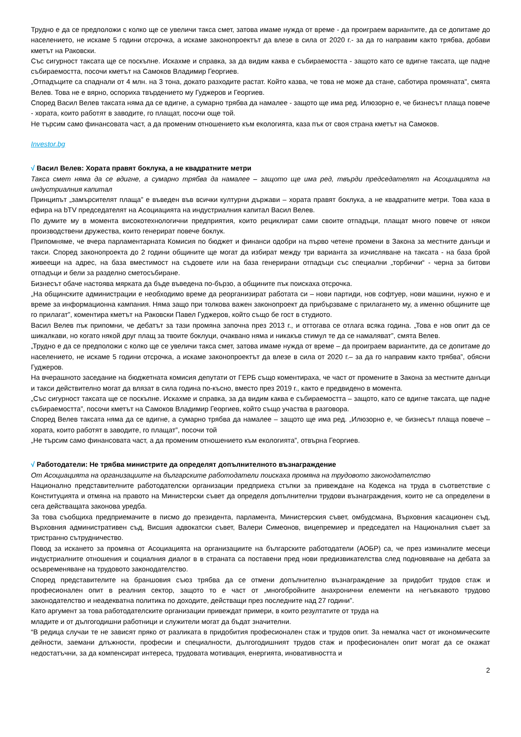Трудно е да се предположи с колко ще се увеличи такса смет, затова имаме нужда от време - да проиграем вариантите, да се допитаме до населението, не искаме 5 години отсрочка, а искаме законопроектът да влезе в сила от 2020 г.- за да го направим както трябва, добави кметът на Раковски.
Със сигурност таксата ще се поскъпне. Искахме и справка, за да видим каква е събираемостта - защото като се вдигне таксата, ще падне събираемостта, посочи кметът на Самоков Владимир Георгиев.
„Отпадъците са спаднали от 4 млн. на 3 тона, докато разходите растат. Който казва, че това не може да стане, саботира промяната", смята Велев. Това не е вярно, оспориха твърдението му Гуджеров и Георгиев.
Според Васил Велев таксата няма да се вдигне, а сумарно трябва да намалее - защото ще има ред. Илюзорно е, че бизнесът плаща повече - хората, които работят в заводите, го плащат, посочи още той.
Не търсим само финансовата част, а да променим отношението към екологията, каза пък от своя страна кметът на Самоков.
Investor.bg
√ Васил Велев: Хората правят боклука, а не квадратните метри
Такса смет няма да се вдигне, а сумарно трябва да намалее – защото ще има ред, твърди председателят на Асоциацията на индустриалния капитал
Принципът „замърсителят плаща” е въведен във всички културни държави – хората правят боклука, а не квадратните метри. Това каза в ефира на bTV председателят на Асоциацията на индустриалния капитал Васил Велев.
По думите му в момента високотехнологични предприятия, които рециклират сами своите отпадъци, плащат много повече от някои производствени дружества, които генерират повече боклук.
Припомняме, че вчера парламентарната Комисия по бюджет и финанси одобри на първо четене промени в Закона за местните данъци и такси. Според законопроекта до 2 години общините ще могат да избират между три варианта за изчисляване на таксата - на база брой живеещи на адрес, на база вместимост на съдовете или на база генерирани отпадъци със специални „торбички“ - черна за битови отпадъци и бели за разделно сметосъбиране.
Бизнесът обаче настоява мярката да бъде въведена по-бързо, а общините пък поискаха отсрочка.
„На общинските администрации е необходимо време да реорганизират работата си – нови партиди, нов софтуер, нови машини, нужно е и време за информационна кампания. Няма защо при толкова важен законопроект да прибързваме с прилагането му, а именно общините ще го прилагат”, коментира кметът на Раковски Павел Гуджеров, който също бе гост в студиото.
Васил Велев пък припомни, че дебатът за тази промяна започна през 2013 г., и оттогава се отлага всяка година. „Това е нов опит да се шикалкави, но когато някой друг плащ за твоите боклуци, очаквано няма и никакъв стимул те да се намаляват”, смята Велев.
„Трудно е да се предположи с колко ще се увеличи такса смет, затова имаме нужда от време – да проиграем вариантите, да се допитаме до населението, не искаме 5 години отсрочка, а искаме законопроектът да влезе в сила от 2020 г.– за да го направим както трябва”, обясни Гуджеров.
На вчерашното заседание на бюджетната комисия депутати от ГЕРБ също коментираха, че част от промените в Закона за местните данъци и такси действително могат да влязат в сила година по-късно, вместо през 2019 г., както е предвидено в момента.
„Със сигурност таксата ще се поскъпне. Искахме и справка, за да видим каква е събираемостта – защото, като се вдигне таксата, ще падне събираемостта”, посочи кметът на Самоков Владимир Георгиев, който също участва в разговора.
Според Велев таксата няма да се вдигне, а сумарно трябва да намалее – защото ще има ред. „Илюзорно е, че бизнесът плаща повече – хората, които работят в заводите, го плащат”, посочи той
„Не търсим само финансовата част, а да променим отношението към екологията”, отвърна Георгиев.
√ Работодатели: Не трябва министрите да определят допълнителното възнаграждение
От Асоциацията на организациите на българските работодатели поискаха промяна на трудовото законодателство
Национално представителните работодателски организации предприеха стъпки за привеждане на Кодекса на труда в съответствие с Конституцията и отмяна на правото на Министерски съвет да определя допълнителни трудови възнаграждения, които не са определени в сега действащата законова уредба.
За това съобщиха предприемачите в писмо до президента, парламента, Министерския съвет, омбудсмана, Върховния касационен съд, Върховния административен съд, Висшия адвокатски съвет, Валери Симеонов, вицепремиер и председател на Националния съвет за тристранно сътрудничество.
Повод за искането за промяна от Асоциацията на организациите на българските работодатели (АОБР) са, че през изминалите месеци индустриалните отношения и социалния диалог в в страната са поставени пред нови предизвикателства след подновяване на дебата за осъвременяване на трудовото законодателство.
Според представителите на браншовия съюз трябва да се отмени допълнително възнаграждение за придобит трудов стаж и професионален опит в реалния сектор, защото то е част от „многобройните анахронични елементи на негъвкавото трудово законодателство и неадекватна политика по доходите, действащи през последните над 27 години”.
Като аргумент за това работодателските организации привеждат примери, в които резултатите от труда на
младите и от дългогодишни работници и служители могат да бъдат значителни.
“В редица случаи те не зависят пряко от разликата в придобития професионален стаж и трудов опит. За немалка част от икономическите дейности, заемани длъжности, професии и специалности, дългогодишният трудов стаж и професионален опит могат да се окажат недостатъчни, за да компенсират интереса, трудовата мотивация, енергията, иновативността и
2